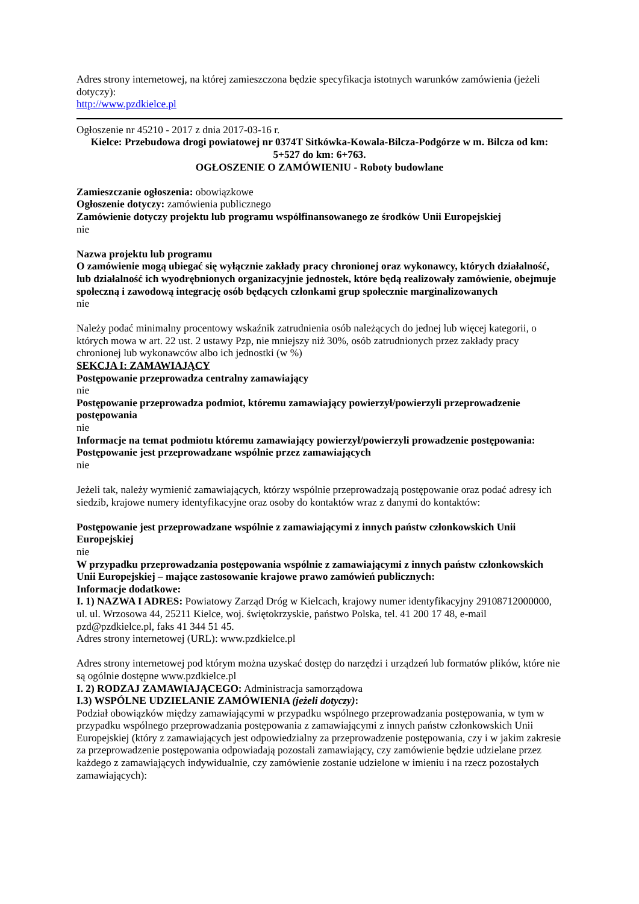Adres strony internetowej, na której zamieszczona będzie specyfikacja istotnych warunków zamówienia (jeżeli dotyczy):
http://www.pzdkielce.pl
Ogłoszenie nr 45210 - 2017 z dnia 2017-03-16 r.
Kielce: Przebudowa drogi powiatowej nr 0374T Sitkówka-Kowala-Bilcza-Podgórze w m. Bilcza od km: 5+527 do km: 6+763.
OGŁOSZENIE O ZAMÓWIENIU - Roboty budowlane
Zamieszczanie ogłoszenia: obowiązkowe
Ogłoszenie dotyczy: zamówienia publicznego
Zamówienie dotyczy projektu lub programu współfinansowanego ze środków Unii Europejskiej
nie
Nazwa projektu lub programu
O zamówienie mogą ubiegać się wyłącznie zakłady pracy chronionej oraz wykonawcy, których działalność, lub działalność ich wyodrębnionych organizacyjnie jednostek, które będą realizowały zamówienie, obejmuje społeczną i zawodową integrację osób będących członkami grup społecznie marginalizowanych
nie
Należy podać minimalny procentowy wskaźnik zatrudnienia osób należących do jednej lub więcej kategorii, o których mowa w art. 22 ust. 2 ustawy Pzp, nie mniejszy niż 30%, osób zatrudnionych przez zakłady pracy chronionej lub wykonawców albo ich jednostki (w %)
SEKCJA I: ZAMAWIAJĄCY
Postępowanie przeprowadza centralny zamawiający
nie
Postępowanie przeprowadza podmiot, któremu zamawiający powierzył/powierzyli przeprowadzenie postępowania
nie
Informacje na temat podmiotu któremu zamawiający powierzył/powierzyli prowadzenie postępowania:
Postępowanie jest przeprowadzane wspólnie przez zamawiających
nie
Jeżeli tak, należy wymienić zamawiających, którzy wspólnie przeprowadzają postępowanie oraz podać adresy ich siedzib, krajowe numery identyfikacyjne oraz osoby do kontaktów wraz z danymi do kontaktów:
Postępowanie jest przeprowadzane wspólnie z zamawiającymi z innych państw członkowskich Unii Europejskiej
nie
W przypadku przeprowadzania postępowania wspólnie z zamawiającymi z innych państw członkowskich Unii Europejskiej – mające zastosowanie krajowe prawo zamówień publicznych:
Informacje dodatkowe:
I. 1) NAZWA I ADRES: Powiatowy Zarząd Dróg w Kielcach, krajowy numer identyfikacyjny 29108712000000, ul. ul. Wrzosowa 44, 25211 Kielce, woj. świętokrzyskie, państwo Polska, tel. 41 200 17 48, e-mail pzd@pzdkielce.pl, faks 41 344 51 45.
Adres strony internetowej (URL): www.pzdkielce.pl
Adres strony internetowej pod którym można uzyskać dostęp do narzędzi i urządzeń lub formatów plików, które nie są ogólnie dostępne www.pzdkielce.pl
I. 2) RODZAJ ZAMAWIAJĄCEGO: Administracja samorządowa
I.3) WSPÓLNE UDZIELANIE ZAMÓWIENIA (jeżeli dotyczy):
Podział obowiązków między zamawiającymi w przypadku wspólnego przeprowadzania postępowania, w tym w przypadku wspólnego przeprowadzania postępowania z zamawiającymi z innych państw członkowskich Unii Europejskiej (który z zamawiających jest odpowiedzialny za przeprowadzenie postępowania, czy i w jakim zakresie za przeprowadzenie postępowania odpowiadają pozostali zamawiający, czy zamówienie będzie udzielane przez każdego z zamawiających indywidualnie, czy zamówienie zostanie udzielone w imieniu i na rzecz pozostałych zamawiających):